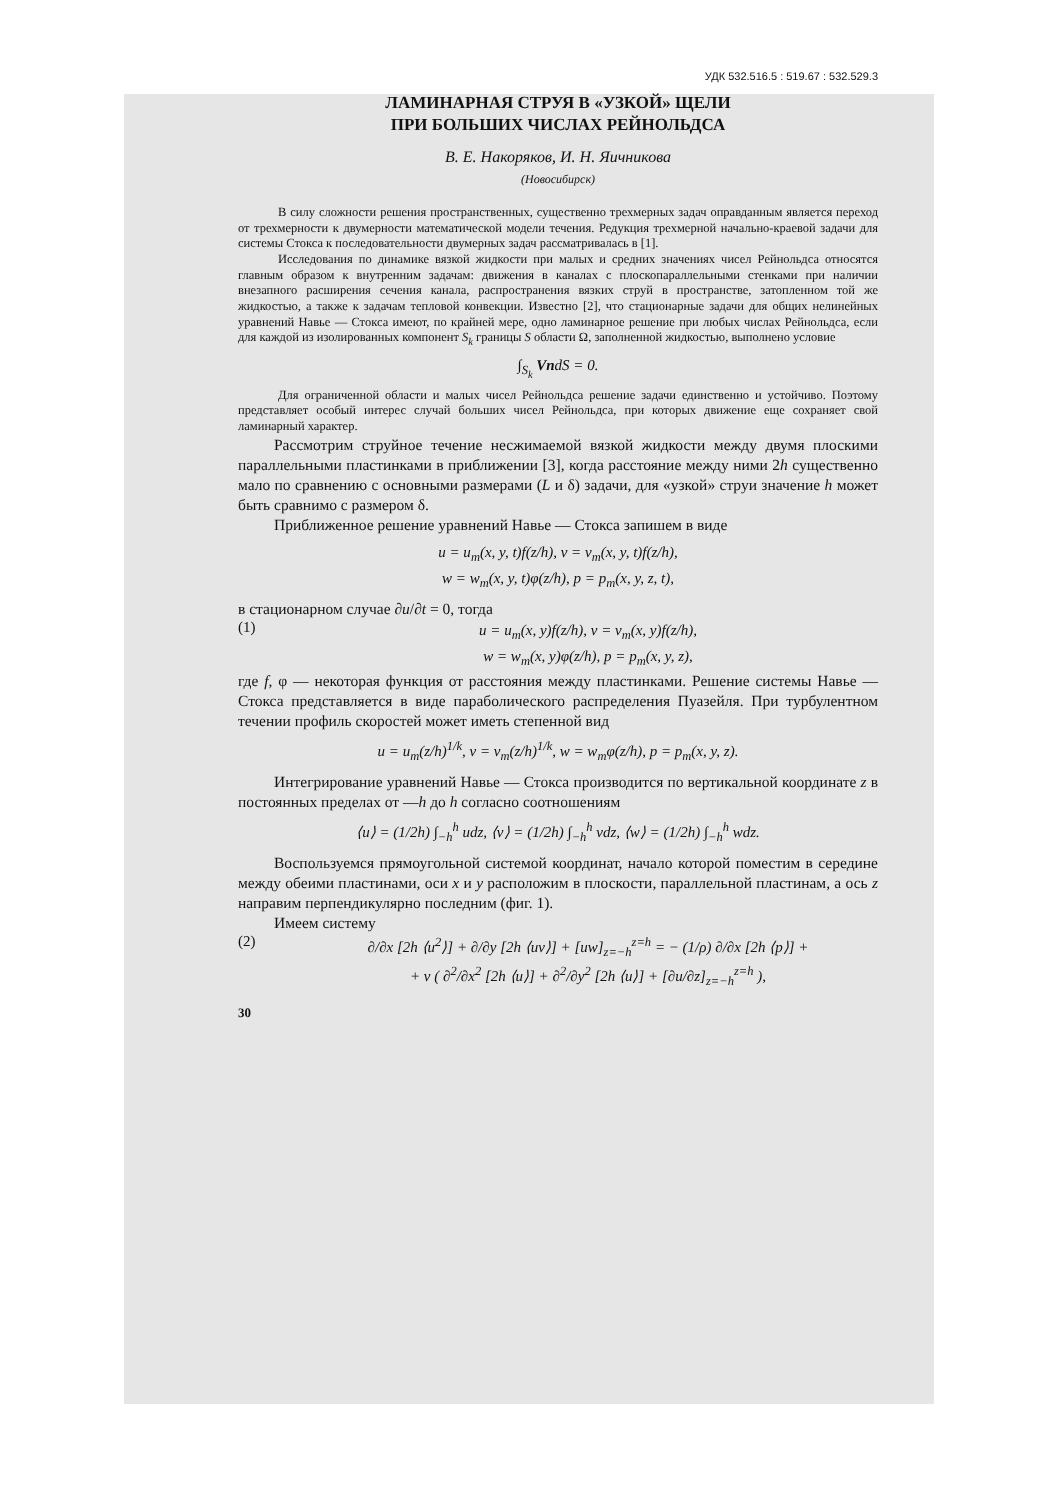УДК 532.516.5 : 519.67 : 532.529.3
ЛАМИНАРНАЯ СТРУЯ В «УЗКОЙ» ЩЕЛИ
ПРИ БОЛЬШИХ ЧИСЛАХ РЕЙНОЛЬДСА
В. Е. Накоряков, И. Н. Яичникова
(Новосибирск)
В силу сложности решения пространственных, существенно трехмерных задач оправданным является переход от трехмерности к двумерности математической модели течения. Редукция трехмерной начально-краевой задачи для системы Стокса к последовательности двумерных задач рассматривалась в [1].
Исследования по динамике вязкой жидкости при малых и средних значениях чисел Рейнольдса относятся главным образом к внутренним задачам: движения в каналах с плоскопараллельными стенками при наличии внезапного расширения сечения канала, распространения вязких струй в пространстве, затопленном той же жидкостью, а также к задачам тепловой конвекции. Известно [2], что стационарные задачи для общих нелинейных уравнений Навье — Стокса имеют, по крайней мере, одно ламинарное решение при любых числах Рейнольдса, если для каждой из изолированных компонент S<sub>k</sub> границы S области Ω, заполненной жидкостью, выполнено условие
∫<sub>S<sub>k</sub></sub> VndS = 0.
Для ограниченной области и малых чисел Рейнольдса решение задачи единственно и устойчиво. Поэтому представляет особый интерес случай больших чисел Рейнольдса, при которых движение еще сохраняет свой ламинарный характер.
Рассмотрим струйное течение несжимаемой вязкой жидкости между двумя плоскими параллельными пластинками в приближении [3], когда расстояние между ними 2h существенно мало по сравнению с основными размерами (L и δ) задачи, для «узкой» струи значение h может быть сравнимо с размером δ.
Приближенное решение уравнений Навье — Стокса запишем в виде
u = u<sub>m</sub>(x, y, t)f(z/h), v = v<sub>m</sub>(x, y, t)f(z/h),
w = w<sub>m</sub>(x, y, t)φ(z/h), p = p<sub>m</sub>(x, y, z, t),
в стационарном случае ∂u/∂t = 0, тогда
(1)
u = u<sub>m</sub>(x, y)f(z/h), v = v<sub>m</sub>(x, y)f(z/h),
w = w<sub>m</sub>(x, y)φ(z/h), p = p<sub>m</sub>(x, y, z),
где f, φ — некоторая функция от расстояния между пластинками. Решение системы Навье — Стокса представляется в виде параболического распределения Пуазейля. При турбулентном течении профиль скоростей может иметь степенной вид
u = u<sub>m</sub>(z/h)<sup>1/k</sup>, v = v<sub>m</sub>(z/h)<sup>1/k</sup>, w = w<sub>m</sub>φ(z/h), p = p<sub>m</sub>(x, y, z).
Интегрирование уравнений Навье — Стокса производится по вертикальной координате z в постоянных пределах от —h до h согласно соотношениям
⟨u⟩ = (1/2h) ∫<sub>−h</sub><sup>h</sup> udz, ⟨v⟩ = (1/2h) ∫<sub>−h</sub><sup>h</sup> vdz, ⟨w⟩ = (1/2h) ∫<sub>−h</sub><sup>h</sup> wdz.
Воспользуемся прямоугольной системой координат, начало которой поместим в середине между обеими пластинами, оси x и y расположим в плоскости, параллельной пластинам, а ось z направим перпендикулярно последним (фиг. 1).
Имеем систему
(2)
∂/∂x [2h ⟨u<sup>2</sup>⟩] + ∂/∂y [2h ⟨uv⟩] + [uw]<sub>z=−h</sub><sup>z=h</sup> = − (1/ρ) ∂/∂x [2h ⟨p⟩] +
+ ν ( ∂<sup>2</sup>/∂x<sup>2</sup> [2h ⟨u⟩] + ∂<sup>2</sup>/∂y<sup>2</sup> [2h ⟨u⟩] + [∂u/∂z]<sub>z=−h</sub><sup>z=h</sup> ),
30